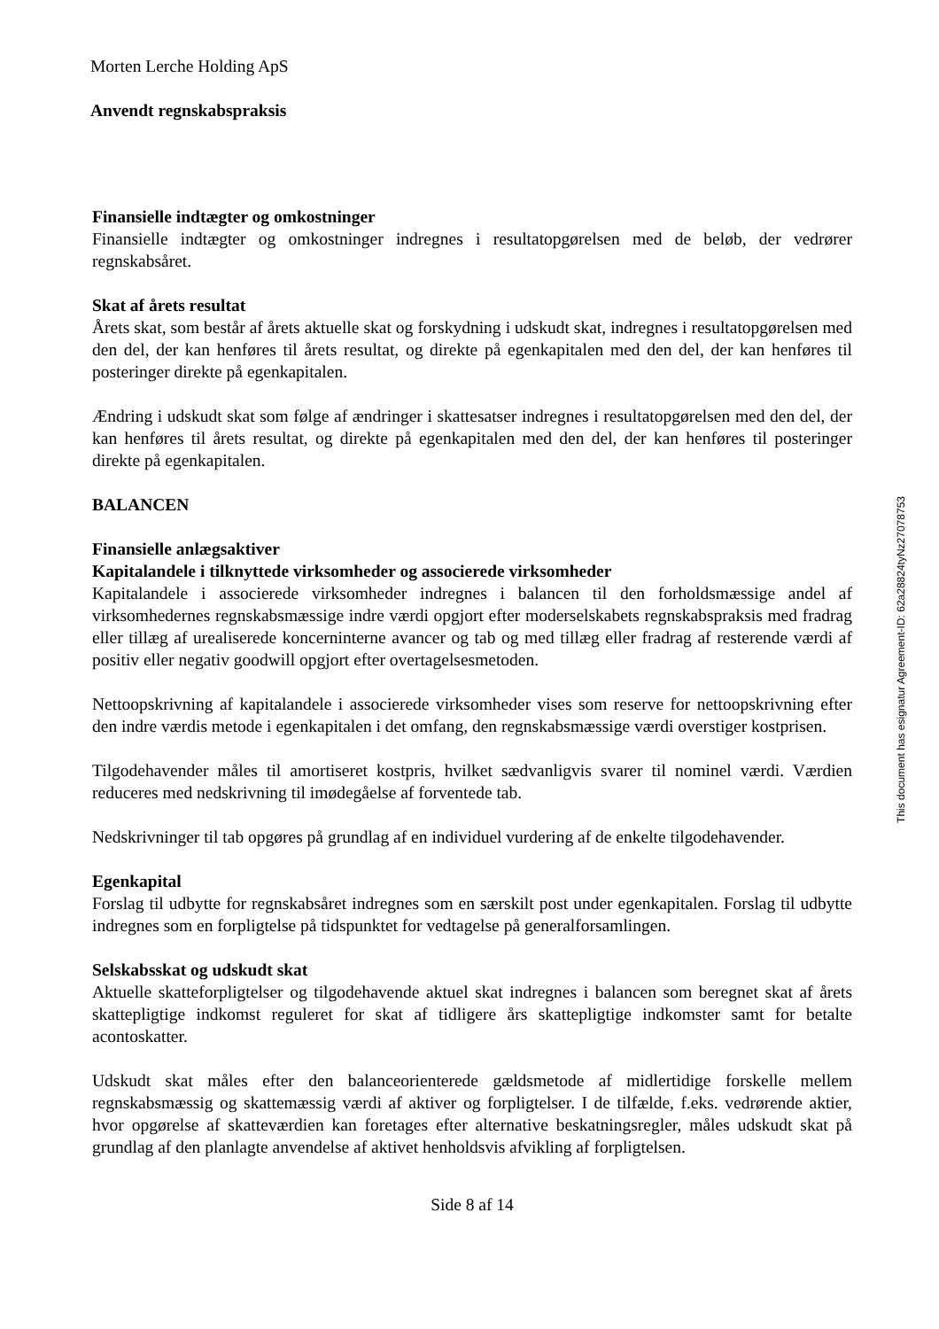Morten Lerche Holding ApS
Anvendt regnskabspraksis
Finansielle indtægter og omkostninger
Finansielle indtægter og omkostninger indregnes i resultatopgørelsen med de beløb, der vedrører regnskabsåret.
Skat af årets resultat
Årets skat, som består af årets aktuelle skat og forskydning i udskudt skat, indregnes i resultatopgørelsen med den del, der kan henføres til årets resultat, og direkte på egenkapitalen med den del, der kan henføres til posteringer direkte på egenkapitalen.
Ændring i udskudt skat som følge af ændringer i skattesatser indregnes i resultatopgørelsen med den del, der kan henføres til årets resultat, og direkte på egenkapitalen med den del, der kan henføres til posteringer direkte på egenkapitalen.
BALANCEN
Finansielle anlægsaktiver
Kapitalandele i tilknyttede virksomheder og associerede virksomheder
Kapitalandele i associerede virksomheder indregnes i balancen til den forholdsmæssige andel af virksomhedernes regnskabsmæssige indre værdi opgjort efter moderselskabets regnskabspraksis med fradrag eller tillæg af urealiserede koncerninterne avancer og tab og med tillæg eller fradrag af resterende værdi af positiv eller negativ goodwill opgjort efter overtagelsesmetoden.
Nettoopskrivning af kapitalandele i associerede virksomheder vises som reserve for nettoopskrivning efter den indre værdis metode i egenkapitalen i det omfang, den regnskabsmæssige værdi overstiger kostprisen.
Tilgodehavender måles til amortiseret kostpris, hvilket sædvanligvis svarer til nominel værdi. Værdien reduceres med nedskrivning til imødegåelse af forventede tab.
Nedskrivninger til tab opgøres på grundlag af en individuel vurdering af de enkelte tilgodehavender.
Egenkapital
Forslag til udbytte for regnskabsåret indregnes som en særskilt post under egenkapitalen. Forslag til udbytte indregnes som en forpligtelse på tidspunktet for vedtagelse på generalforsamlingen.
Selskabsskat og udskudt skat
Aktuelle skatteforpligtelser og tilgodehavende aktuel skat indregnes i balancen som beregnet skat af årets skattepligtige indkomst reguleret for skat af tidligere års skattepligtige indkomster samt for betalte acontoskatter.
Udskudt skat måles efter den balanceorienterede gældsmetode af midlertidige forskelle mellem regnskabsmæssig og skattemæssig værdi af aktiver og forpligtelser. I de tilfælde, f.eks. vedrørende aktier, hvor opgørelse af skatteværdien kan foretages efter alternative beskatningsregler, måles udskudt skat på grundlag af den planlagte anvendelse af aktivet henholdsvis afvikling af forpligtelsen.
Side 8 af 14
This document has esignatur Agreement-ID: 62a28824tyNz27078753